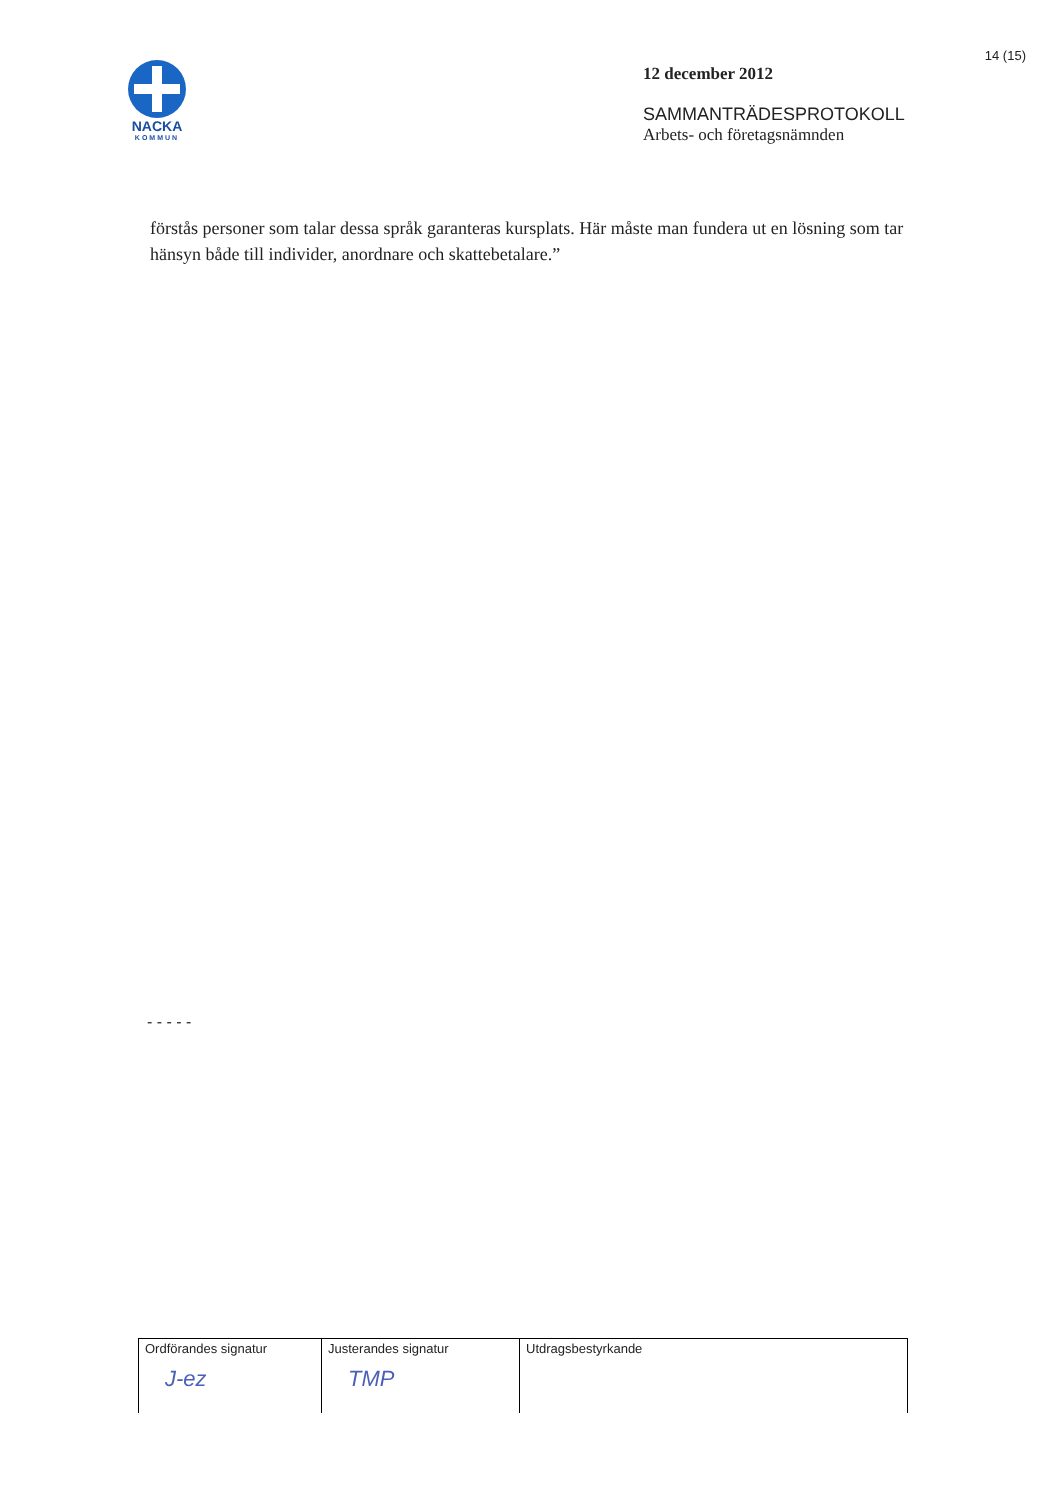NACKA
KOMMUN
12 december 2012
SAMMANTRÄDESPROTOKOLL
Arbets- och företagsnämnden
14 (15)
förstås personer som talar dessa språk garanteras kursplats. Här måste man fundera ut en lösning som tar hänsyn både till individer, anordnare och skattebetalare.”
- - - - -
| Ordförandes signatur J-ez | Justerandes signatur TMP | Utdragsbestyrkande |